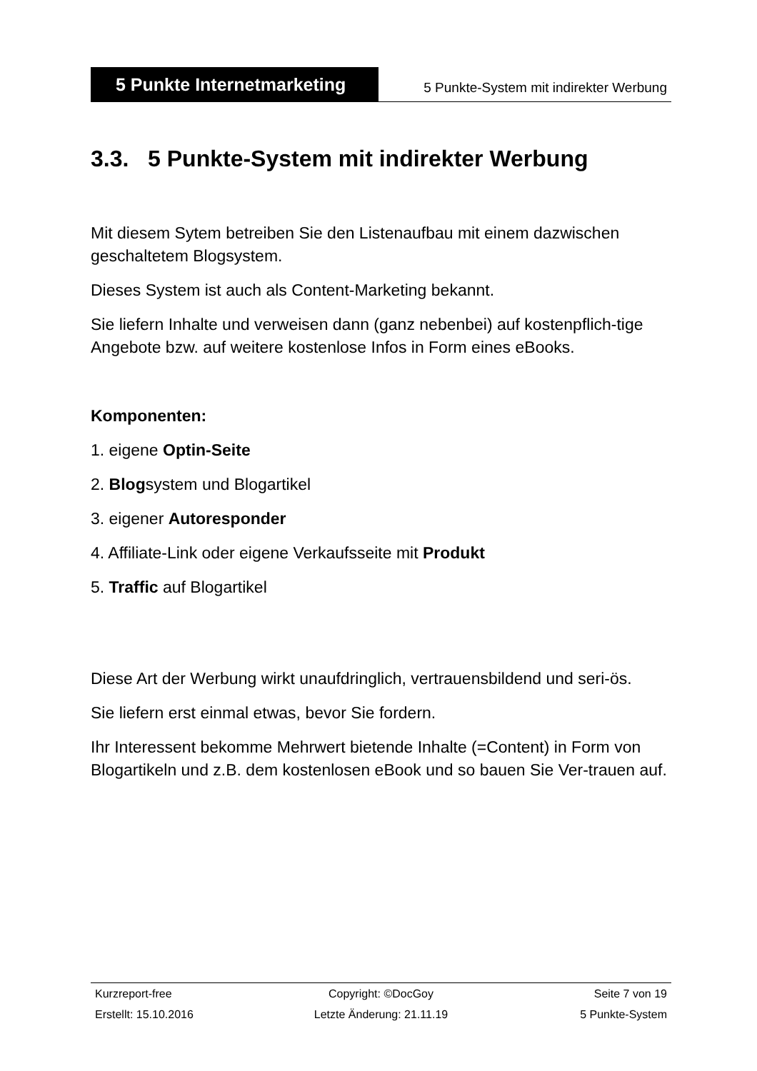5 Punkte Internetmarketing
5 Punkte-System mit indirekter Werbung
3.3. 5 Punkte-System mit indirekter Werbung
Mit diesem Sytem betreiben Sie den Listenaufbau mit einem dazwischen geschaltetem Blogsystem.
Dieses System ist auch als Content-Marketing bekannt.
Sie liefern Inhalte und verweisen dann (ganz nebenbei) auf kostenpflich-tige Angebote bzw. auf weitere kostenlose Infos in Form eines eBooks.
Komponenten:
1. eigene Optin-Seite
2. Blogsystem und Blogartikel
3. eigener Autoresponder
4. Affiliate-Link oder eigene Verkaufsseite mit Produkt
5. Traffic auf Blogartikel
Diese Art der Werbung wirkt unaufdringlich, vertrauensbildend und seri-ös.
Sie liefern erst einmal etwas, bevor Sie fordern.
Ihr Interessent bekomme Mehrwert bietende Inhalte (=Content) in Form von Blogartikeln und z.B. dem kostenlosen eBook und so bauen Sie Ver-trauen auf.
Kurzreport-free Copyright: ©DocGoy Seite 7 von 19
Erstellt: 15.10.2016 Letzte Änderung: 21.11.19 5 Punkte-System